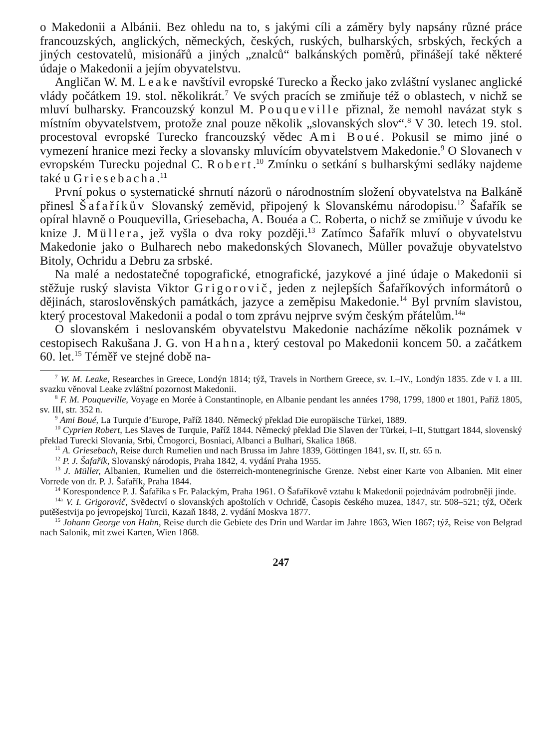o Makedonii a Albánii. Bez ohledu na to, s jakými cíli a záměry byly napsány různé práce francouzských, anglických, německých, českých, ruských, bulharských, srbských, řeckých a jiných cestovatelů, misionářů a jiných „znalců“ balkánských poměrů, přinášejí také některé údaje o Makedonii a jejím obyvatelstvu.
Angličan W. M. Leake navštívil evropské Turecko a Řecko jako zvláštní vyslanec anglické vlády počátkem 19. stol. několikrát.<sup>7</sup> Ve svých pracích se zmiňuje též o oblastech, v nichž se mluví bulharsky. Francouzský konzul M. Pouqueville přiznal, že nemohl navázat styk s místním obyvatelstvem, protože znal pouze několik „slovanských slov“.<sup>8</sup> V 30. letech 19. stol. procestoval evropské Turecko francouzský vědec Ami Boué. Pokusil se mimo jiné o vymezení hranice mezi řecky a slovansky mluvícím obyvatelstvem Makedonie.<sup>9</sup> O Slovanech v evropském Turecku pojednal C. Robert.<sup>10</sup> Zmínku o setkání s bulharskými sedláky najdeme také u Griesebacha.<sup>11</sup>
První pokus o systematické shrnutí názorů o národnostním složení obyvatelstva na Balkáně přinesl Šafaříkův Slovanský zeměvid, připojený k Slovanskému národopisu.<sup>12</sup> Šafařík se opíral hlavně o Pouquevilla, Griesebacha, A. Bouéa a C. Roberta, o nichž se zmiňuje v úvodu ke knize J. Müllera, jež vyšla o dva roky později.<sup>13</sup> Zatímco Šafařík mluví o obyvatelstvu Makedonie jako o Bulharech nebo makedonských Slovanech, Müller považuje obyvatelstvo Bitoly, Ochridu a Debru za srbské.
Na malé a nedostatečné topografické, etnografické, jazykové a jiné údaje o Makedonii si stěžuje ruský slavista Viktor Grigorovič, jeden z nejlepších Šafaříkových informátorů o dějinách, staroslověnských památkách, jazyce a zeměpisu Makedonie.<sup>14</sup> Byl prvním slavistou, který procestoval Makedonii a podal o tom zprávu nejprve svým českým přátelům.<sup>14a</sup>
O slovanském i neslovanském obyvatelstvu Makedonie nacházíme několik poznámek v cestopisech Rakušana J. G. von Hahna, který cestoval po Makedonii koncem 50. a začátkem 60. let.<sup>15</sup> Téměř ve stejné době na-
<sup>7</sup> W. M. Leake, Researches in Greece, Londýn 1814; týž, Travels in Northern Greece, sv. I.–IV., Londýn 1835. Zde v I. a III. svazku věnoval Leake zvláštní pozornost Makedonii.
<sup>8</sup> F. M. Pouqueville, Voyage en Morée à Constantinople, en Albanie pendant les années 1798, 1799, 1800 et 1801, Paříž 1805, sv. III, str. 352 n.
<sup>9</sup> Ami Boué, La Turquie d’Europe, Paříž 1840. Německý překlad Die europäische Türkei, 1889.
<sup>10</sup> Cyprien Robert, Les Slaves de Turquie, Paříž 1844. Německý překlad Die Slaven der Türkei, I–II, Stuttgart 1844, slovenský překlad Turecki Slovania, Srbi, Črnogorci, Bosniaci, Albanci a Bulhari, Skalica 1868.
<sup>11</sup> A. Griesebach, Reise durch Rumelien und nach Brussa im Jahre 1839, Göttingen 1841, sv. II, str. 65 n.
<sup>12</sup> P. J. Šafařík, Slovanský národopis, Praha 1842, 4. vydání Praha 1955.
<sup>13</sup> J. Müller, Albanien, Rumelien und die österreich-montenegrinische Grenze. Nebst einer Karte von Albanien. Mit einer Vorrede von dr. P. J. Šafařík, Praha 1844.
<sup>14</sup> Korespondence P. J. Šafaříka s Fr. Palackým, Praha 1961. O Šafaříkově vztahu k Makedonii pojednávám podrobněji jinde.
<sup>14a</sup> V. I. Grigorovič, Svědectví o slovanských apoštolích v Ochridě, Časopis českého muzea, 1847, str. 508–521; týž, Očerk putěšestvija po jevropejskoj Turcii, Kazaň 1848, 2. vydání Moskva 1877.
<sup>15</sup> Johann George von Hahn, Reise durch die Gebiete des Drin und Wardar im Jahre 1863, Wien 1867; týž, Reise von Belgrad nach Salonik, mit zwei Karten, Wien 1868.
247